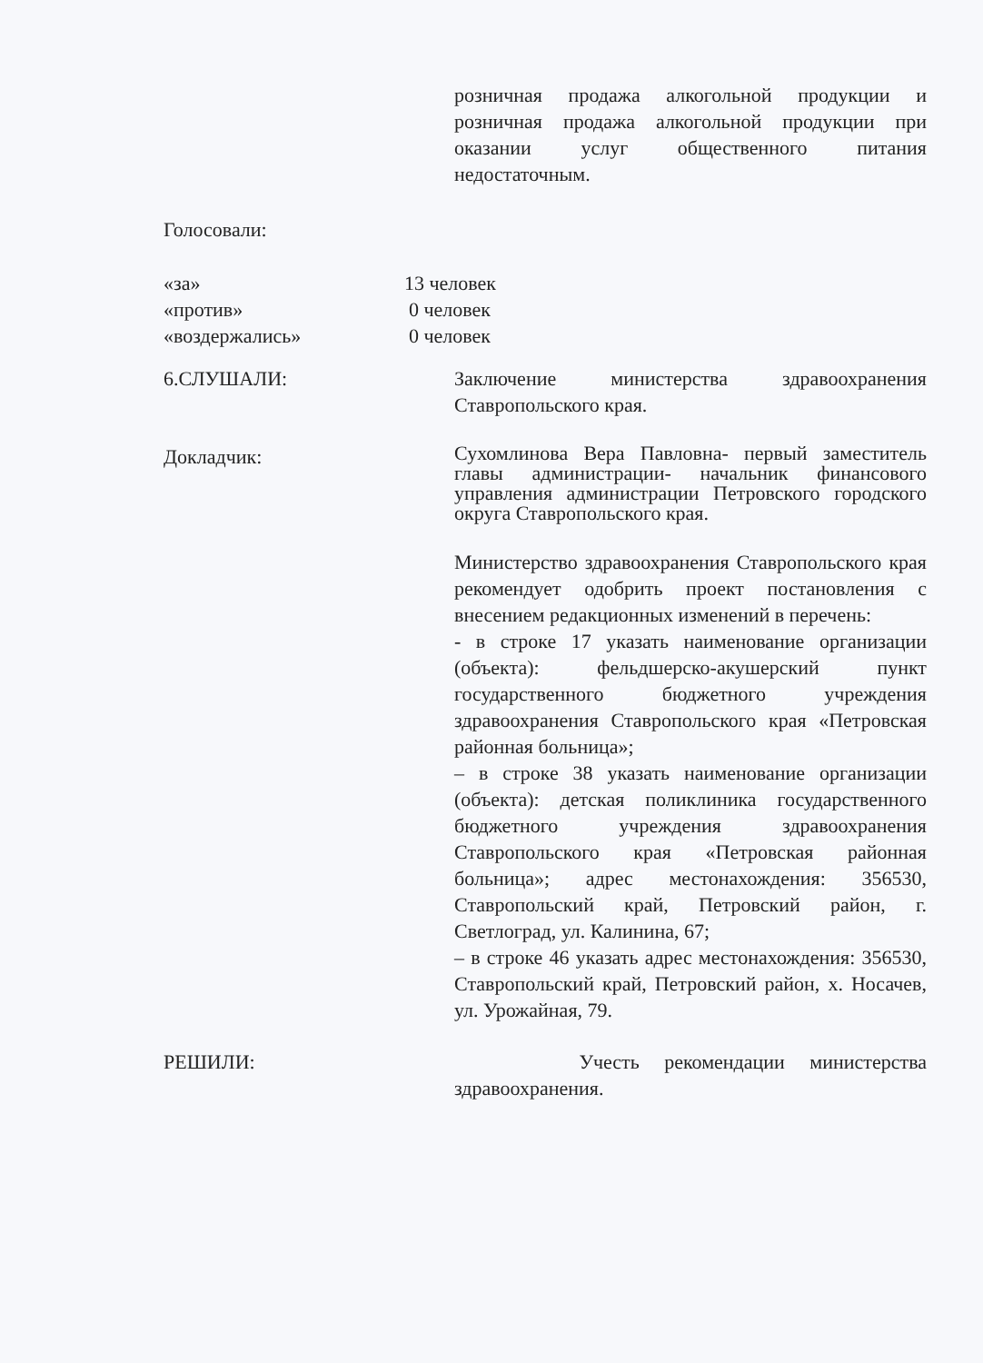розничная продажа алкогольной продукции и розничная продажа алкогольной продукции при оказании услуг общественного питания недостаточным.
Голосовали:
«за» 13 человек
«против» 0 человек
«воздержались» 0 человек
6.СЛУШАЛИ: Заключение министерства здравоохранения Ставропольского края.
Докладчик:
Сухомлинова Вера Павловна- первый заместитель главы администрации- начальник финансового управления администрации Петровского городского округа Ставропольского края.
Министерство здравоохранения Ставропольского края рекомендует одобрить проект постановления с внесением редакционных изменений в перечень:
- в строке 17 указать наименование организации (объекта): фельдшерско-акушерский пункт государственного бюджетного учреждения здравоохранения Ставропольского края «Петровская районная больница»;
– в строке 38 указать наименование организации (объекта): детская поликлиника государственного бюджетного учреждения здравоохранения Ставропольского края «Петровская районная больница»; адрес местонахождения: 356530, Ставропольский край, Петровский район, г. Светлоград, ул. Калинина, 67;
– в строке 46 указать адрес местонахождения: 356530, Ставропольский край, Петровский район, х. Носачев, ул. Урожайная, 79.
РЕШИЛИ: Учесть рекомендации министерства здравоохранения.